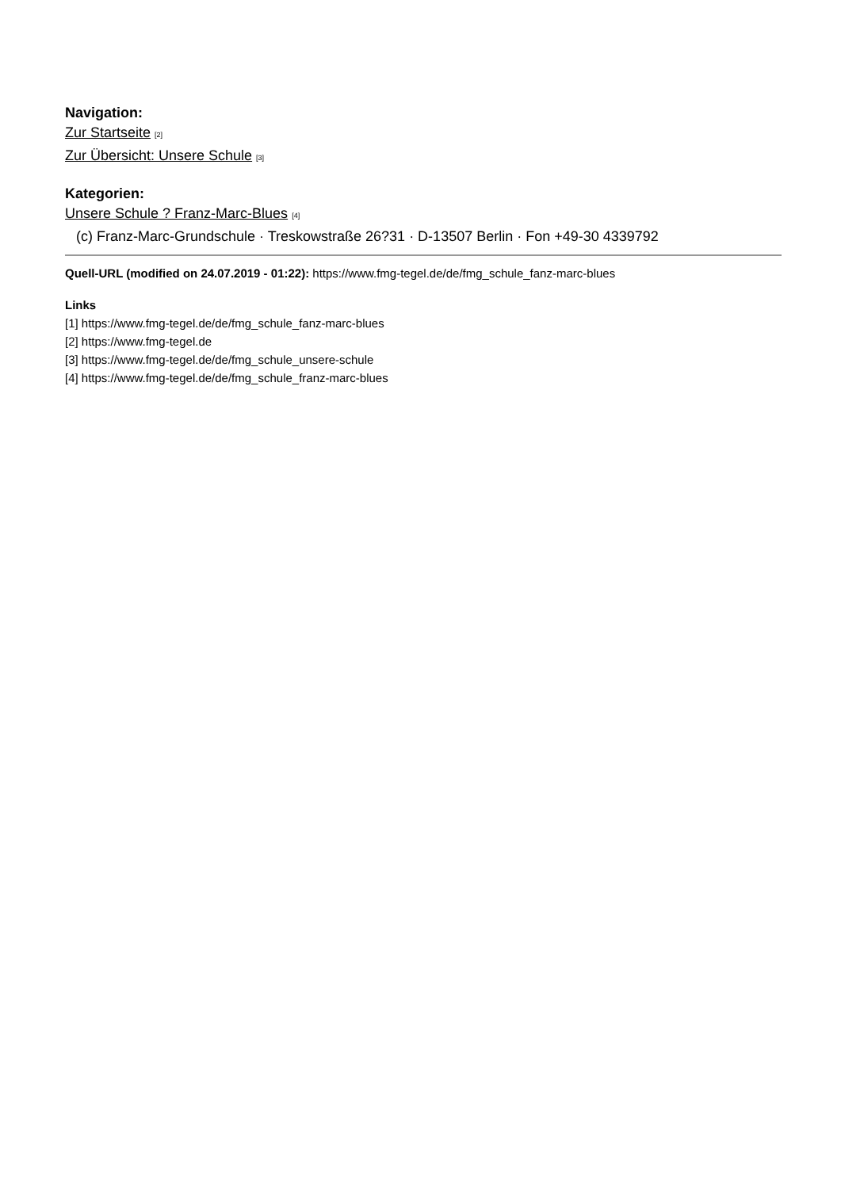Navigation:
Zur Startseite [2]
Zur Übersicht: Unsere Schule [3]
Kategorien:
Unsere Schule ? Franz-Marc-Blues [4]
(c) Franz-Marc-Grundschule · Treskowstraße 26?31 · D-13507 Berlin · Fon +49-30 4339792
Quell-URL (modified on 24.07.2019 - 01:22): https://www.fmg-tegel.de/de/fmg_schule_fanz-marc-blues
Links
[1] https://www.fmg-tegel.de/de/fmg_schule_fanz-marc-blues
[2] https://www.fmg-tegel.de
[3] https://www.fmg-tegel.de/de/fmg_schule_unsere-schule
[4] https://www.fmg-tegel.de/de/fmg_schule_franz-marc-blues